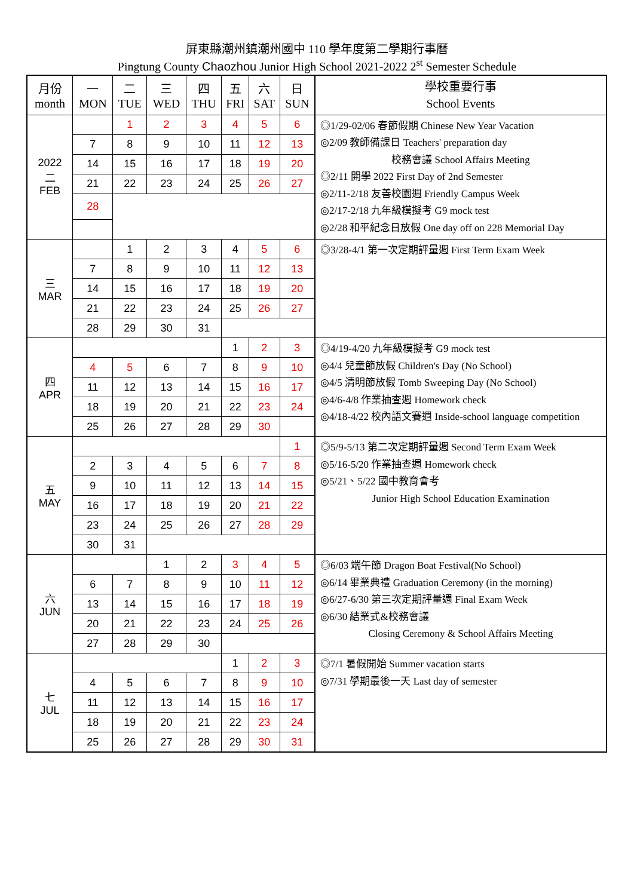屏東縣潮州鎮潮州國中 110 學年度第二學期行事曆
Pingtung County Chaozhou Junior High School 2021-2022 2<sup>st</sup> Semester Schedule
| 月份 month | 一 MON | 二 TUE | 三 WED | 四 THU | 五 FRI | 六 SAT | 日 SUN | 學校重要行事 School Events |
| --- | --- | --- | --- | --- | --- | --- | --- | --- |
| 2022 二 FEB | | 1 | 2 | 3 | 4 | 5 | 6 | ◎1/29-02/06 春節假期 Chinese New Year Vacation ◎2/09 教師備課日 Teachers' preparation day 校務會議 School Affairs Meeting ◎2/11 開學 2022 First Day of 2nd Semester ◎2/11-2/18 友善校園週 Friendly Campus Week ◎2/17-2/18 九年級模擬考 G9 mock test ◎2/28 和平紀念日放假 One day off on 228 Memorial Day |
| | 7 | 8 | 9 | 10 | 11 | 12 | 13 | |
| | 14 | 15 | 16 | 17 | 18 | 19 | 20 | |
| | 21 | 22 | 23 | 24 | 25 | 26 | 27 | |
| | 28 | | | | | | | |
| 三 MAR | | 1 | 2 | 3 | 4 | 5 | 6 | ◎3/28-4/1 第一次定期評量週 First Term Exam Week |
| | 7 | 8 | 9 | 10 | 11 | 12 | 13 | |
| | 14 | 15 | 16 | 17 | 18 | 19 | 20 | |
| | 21 | 22 | 23 | 24 | 25 | 26 | 27 | |
| | 28 | 29 | 30 | 31 | | | | |
| 四 APR | | | | | 1 | 2 | 3 | ◎4/19-4/20 九年級模擬考 G9 mock test ◎4/4 兒童節放假 Children's Day (No School) ◎4/5 清明節放假 Tomb Sweeping Day (No School) ◎4/6-4/8 作業抽查週 Homework check ◎4/18-4/22 校內語文賽週 Inside-school language competition |
| | 4 | 5 | 6 | 7 | 8 | 9 | 10 | |
| | 11 | 12 | 13 | 14 | 15 | 16 | 17 | |
| | 18 | 19 | 20 | 21 | 22 | 23 | 24 | |
| | 25 | 26 | 27 | 28 | 29 | 30 | | |
| 五 MAY | | | | | | | 1 | ◎5/9-5/13 第二次定期評量週 Second Term Exam Week ◎5/16-5/20 作業抽查週 Homework check ◎5/21、5/22 國中教育會考 Junior High School Education Examination |
| | 2 | 3 | 4 | 5 | 6 | 7 | 8 | |
| | 9 | 10 | 11 | 12 | 13 | 14 | 15 | |
| | 16 | 17 | 18 | 19 | 20 | 21 | 22 | |
| | 23 | 24 | 25 | 26 | 27 | 28 | 29 | |
| | 30 | 31 | | | | | | |
| 六 JUN | | | 1 | 2 | 3 | 4 | 5 | ◎6/03 端午節 Dragon Boat Festival(No School) ◎6/14 畢業典禮 Graduation Ceremony (in the morning) ◎6/27-6/30 第三次定期評量週 Final Exam Week ◎6/30 結業式&校務會議 Closing Ceremony & School Affairs Meeting |
| | 6 | 7 | 8 | 9 | 10 | 11 | 12 | |
| | 13 | 14 | 15 | 16 | 17 | 18 | 19 | |
| | 20 | 21 | 22 | 23 | 24 | 25 | 26 | |
| | 27 | 28 | 29 | 30 | | | | |
| 七 JUL | | | | | 1 | 2 | 3 | ◎7/1 暑假開始 Summer vacation starts ◎7/31 學期最後一天 Last day of semester |
| | 4 | 5 | 6 | 7 | 8 | 9 | 10 | |
| | 11 | 12 | 13 | 14 | 15 | 16 | 17 | |
| | 18 | 19 | 20 | 21 | 22 | 23 | 24 | |
| | 25 | 26 | 27 | 28 | 29 | 30 | 31 | |